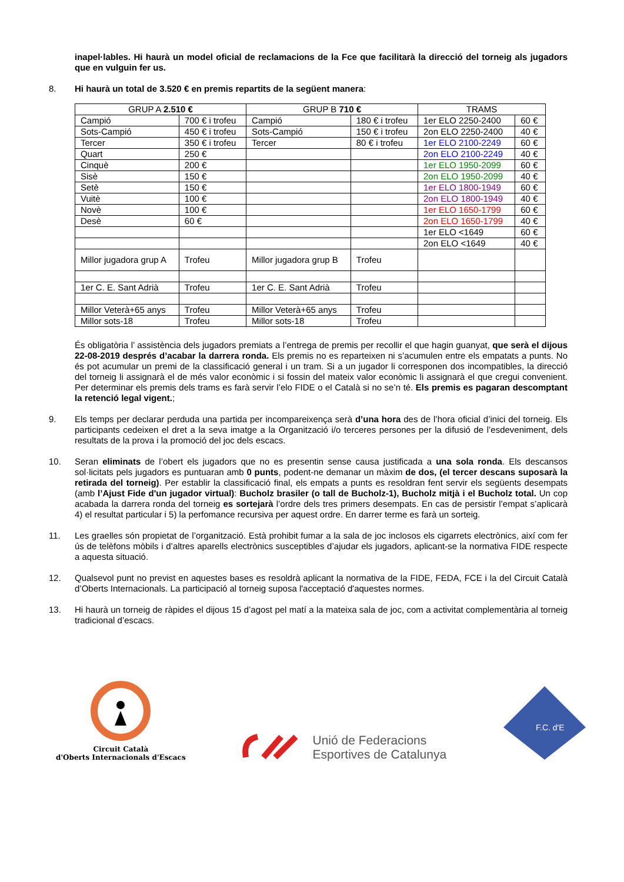inapel·lables. Hi haurà un model oficial de reclamacions de la Fce que facilitarà la direcció del torneig als jugadors que en vulguin fer us.
8. Hi haurà un total de 3.520 € en premis repartits de la següent manera:
| GRUP A 2.510 € | | GRUP B 710 € | | TRAMS | |
| Campió | 700 € i trofeu | Campió | 180 € i trofeu | 1er ELO 2250-2400 | 60 € |
| Sots-Campió | 450 € i trofeu | Sots-Campió | 150 € i trofeu | 2on ELO 2250-2400 | 40 € |
| Tercer | 350 € i trofeu | Tercer | 80 € i trofeu | 1er ELO 2100-2249 | 60 € |
| Quart | 250 € | | | 2on ELO 2100-2249 | 40 € |
| Cinquè | 200 € | | | 1er ELO 1950-2099 | 60 € |
| Sisè | 150 € | | | 2on ELO 1950-2099 | 40 € |
| Setè | 150 € | | | 1er ELO 1800-1949 | 60 € |
| Vuitè | 100 € | | | 2on ELO 1800-1949 | 40 € |
| Novè | 100 € | | | 1er ELO 1650-1799 | 60 € |
| Desè | 60 € | | | 2on ELO 1650-1799 | 40 € |
| | | | | 1er ELO <1649 | 60 € |
| | | | | 2on ELO <1649 | 40 € |
| Millor jugadora grup A | Trofeu | Millor jugadora grup B | Trofeu | | |
| 1er C. E. Sant Adrià | Trofeu | 1er C. E. Sant Adrià | Trofeu | | |
| Millor Veterà+65 anys | Trofeu | Millor Veterà+65 anys | Trofeu | | |
| Millor sots-18 | Trofeu | Millor sots-18 | Trofeu | | |
És obligatòria l’ assistència dels jugadors premiats a l’entrega de premis per recollir el que hagin guanyat, que serà el dijous 22-08-2019 després d’acabar la darrera ronda. Els premis no es reparteixen ni s’acumulen entre els empatats a punts. No és pot acumular un premi de la classificació general i un tram. Si a un jugador li corresponen dos incompatibles, la direcció del torneig li assignarà el de més valor econòmic i si fossin del mateix valor econòmic li assignarà el que cregui convenient. Per determinar els premis dels trams es farà servir l’elo FIDE o el Català si no se’n té. Els premis es pagaran descomptant la retenció legal vigent.;
9. Els temps per declarar perduda una partida per incompareixença serà d’una hora des de l’hora oficial d’inici del torneig. Els participants cedeixen el dret a la seva imatge a la Organització i/o terceres persones per la difusió de l’esdeveniment, dels resultats de la prova i la promoció del joc dels escacs.
10. Seran eliminats de l’obert els jugadors que no es presentin sense causa justificada a una sola ronda. Els descansos sol·licitats pels jugadors es puntuaran amb 0 punts, podent-ne demanar un màxim de dos, (el tercer descans suposarà la retirada del torneig). Per establir la classificació final, els empats a punts es resoldran fent servir els següents desempats (amb l’Ajust Fide d'un jugador virtual): Bucholz brasiler (o tall de Bucholz-1), Bucholz mitjà i el Bucholz total. Un cop acabada la darrera ronda del torneig es sortejarà l’ordre dels tres primers desempats. En cas de persistir l’empat s’aplicarà 4) el resultat particular i 5) la perfomance recursiva per aquest ordre. En darrer terme es farà un sorteig.
11. Les graelles són propietat de l’organització. Està prohibit fumar a la sala de joc inclosos els cigarrets electrònics, així com fer ús de telèfons mòbils i d’altres aparells electrònics susceptibles d’ajudar els jugadors, aplicant-se la normativa FIDE respecte a aquesta situació.
12. Qualsevol punt no previst en aquestes bases es resoldrà aplicant la normativa de la FIDE, FEDA, FCE i la del Circuit Català d’Oberts Internacionals. La participació al torneig suposa l'acceptació d'aquestes normes.
13. Hi haurà un torneig de ràpides el dijous 15 d’agost pel matí a la mateixa sala de joc, com a activitat complementària al torneig tradicional d’escacs.
Circuit Català
d'Oberts Internacionals d'Escacs
Unió de Federacions
Esportives de Catalunya
F.C. d'E